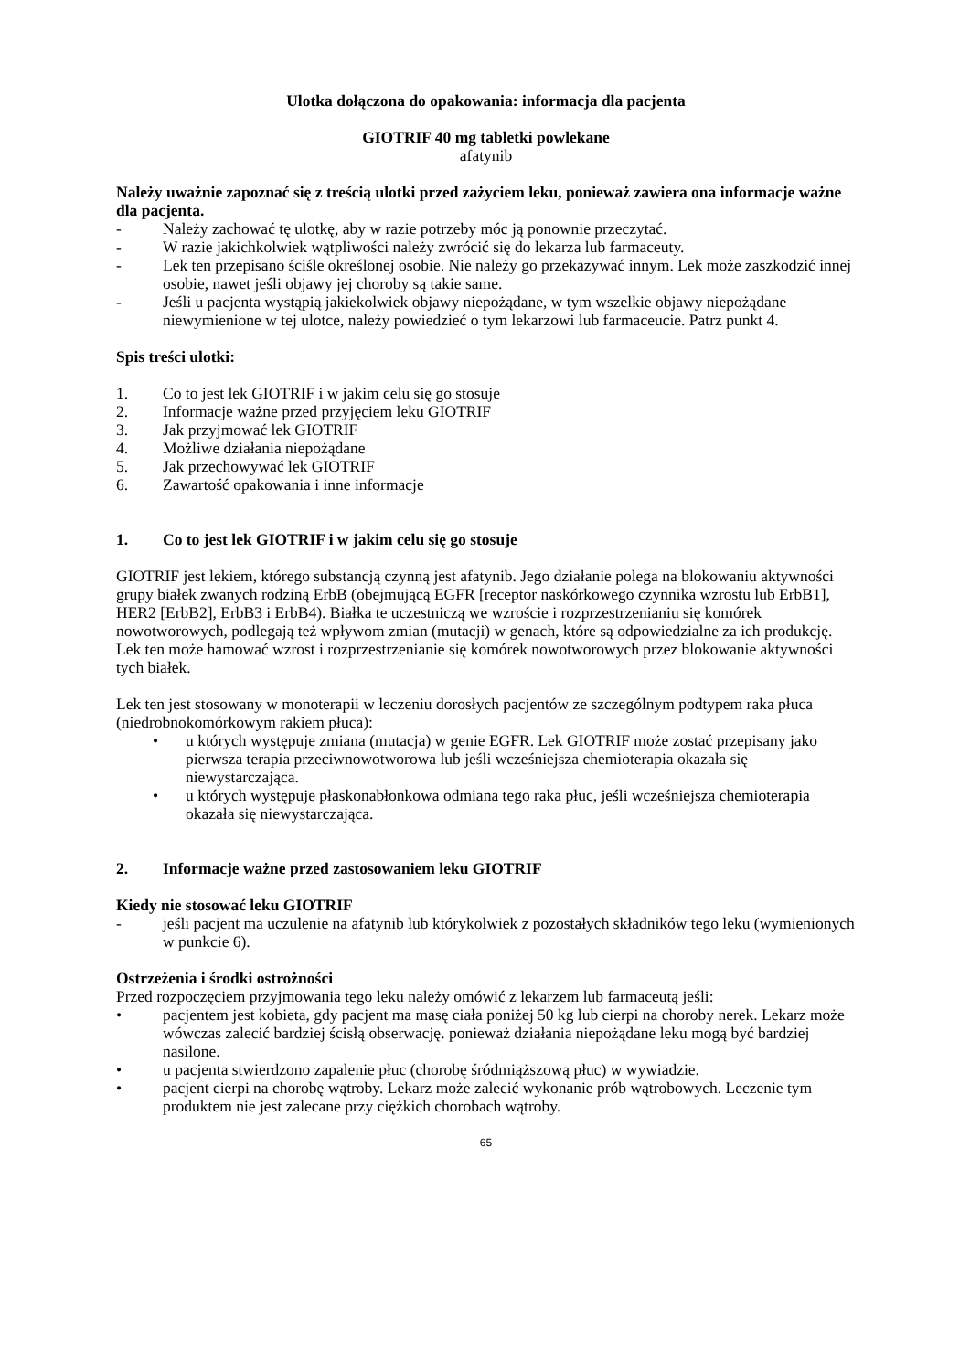Ulotka dołączona do opakowania: informacja dla pacjenta
GIOTRIF 40 mg tabletki powlekane
afatynib
Należy uważnie zapoznać się z treścią ulotki przed zażyciem leku, ponieważ zawiera ona informacje ważne dla pacjenta.
- Należy zachować tę ulotkę, aby w razie potrzeby móc ją ponownie przeczytać.
- W razie jakichkolwiek wątpliwości należy zwrócić się do lekarza lub farmaceuty.
- Lek ten przepisano ściśle określonej osobie. Nie należy go przekazywać innym. Lek może zaszkodzić innej osobie, nawet jeśli objawy jej choroby są takie same.
- Jeśli u pacjenta wystąpią jakiekolwiek objawy niepożądane, w tym wszelkie objawy niepożądane niewymienione w tej ulotce, należy powiedzieć o tym lekarzowi lub farmaceucie. Patrz punkt 4.
Spis treści ulotki:
1. Co to jest lek GIOTRIF i w jakim celu się go stosuje
2. Informacje ważne przed przyjęciem leku GIOTRIF
3. Jak przyjmować lek GIOTRIF
4. Możliwe działania niepożądane
5. Jak przechowywać lek GIOTRIF
6. Zawartość opakowania i inne informacje
1. Co to jest lek GIOTRIF i w jakim celu się go stosuje
GIOTRIF jest lekiem, którego substancją czynną jest afatynib. Jego działanie polega na blokowaniu aktywności grupy białek zwanych rodziną ErbB (obejmującą EGFR [receptor naskórkowego czynnika wzrostu lub ErbB1], HER2 [ErbB2], ErbB3 i ErbB4). Białka te uczestniczą we wzroście i rozprzestrzenianiu się komórek nowotworowych, podlegają też wpływom zmian (mutacji) w genach, które są odpowiedzialne za ich produkcję. Lek ten może hamować wzrost i rozprzestrzenianie się komórek nowotworowych przez blokowanie aktywności tych białek.
Lek ten jest stosowany w monoterapii w leczeniu dorosłych pacjentów ze szczególnym podtypem raka płuca (niedrobnokomórkowym rakiem płuca):
• u których występuje zmiana (mutacja) w genie EGFR. Lek GIOTRIF może zostać przepisany jako pierwsza terapia przeciwnowotworowa lub jeśli wcześniejsza chemioterapia okazała się niewystarczająca.
• u których występuje płaskonabłonkowa odmiana tego raka płuc, jeśli wcześniejsza chemioterapia okazała się niewystarczająca.
2. Informacje ważne przed zastosowaniem leku GIOTRIF
Kiedy nie stosować leku GIOTRIF
- jeśli pacjent ma uczulenie na afatynib lub którykolwiek z pozostałych składników tego leku (wymienionych w punkcie 6).
Ostrzeżenia i środki ostrożności
Przed rozpoczęciem przyjmowania tego leku należy omówić z lekarzem lub farmaceutą jeśli:
• pacjentem jest kobieta, gdy pacjent ma masę ciała poniżej 50 kg lub cierpi na choroby nerek. Lekarz może wówczas zalecić bardziej ścisłą obserwację. ponieważ działania niepożądane leku mogą być bardziej nasilone.
• u pacjenta stwierdzono zapalenie płuc (chorobę śródmiąższową płuc) w wywiadzie.
• pacjent cierpi na chorobę wątroby. Lekarz może zalecić wykonanie prób wątrobowych. Leczenie tym produktem nie jest zalecane przy ciężkich chorobach wątroby.
65